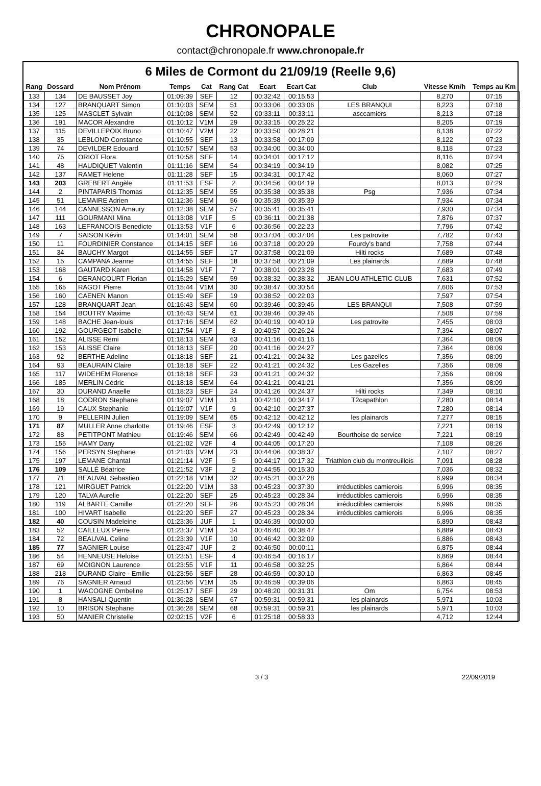CHRONOPALE
contact@chronopale.fr www.chronopale.fr
6 Miles de Cormont du 21/09/19 (Reelle 9,6)
| Rang | Dossard | Nom Prénom | Temps | Cat | Rang Cat | Ecart | Ecart Cat | Club | Vitesse Km/h | Temps au Km |
| --- | --- | --- | --- | --- | --- | --- | --- | --- | --- | --- |
| 133 | 134 | DE BAUSSET Joy | 01:09:39 | SEF | 12 | 00:32:42 | 00:15:53 | | 8,270 | 07:15 |
| 134 | 127 | BRANQUART Simon | 01:10:03 | SEM | 51 | 00:33:06 | 00:33:06 | LES BRANQUI | 8,223 | 07:18 |
| 135 | 125 | MASCLET Sylvain | 01:10:08 | SEM | 52 | 00:33:11 | 00:33:11 | asccamiers | 8,213 | 07:18 |
| 136 | 191 | MACOR Alexandre | 01:10:12 | V1M | 29 | 00:33:15 | 00:25:22 | | 8,205 | 07:19 |
| 137 | 115 | DEVILLEPOIX Bruno | 01:10:47 | V2M | 22 | 00:33:50 | 00:28:21 | | 8,138 | 07:22 |
| 138 | 35 | LEBLOND Constance | 01:10:55 | SEF | 13 | 00:33:58 | 00:17:09 | | 8,122 | 07:23 |
| 139 | 74 | DEVILDER Edouard | 01:10:57 | SEM | 53 | 00:34:00 | 00:34:00 | | 8,118 | 07:23 |
| 140 | 75 | ORIOT Flora | 01:10:58 | SEF | 14 | 00:34:01 | 00:17:12 | | 8,116 | 07:24 |
| 141 | 48 | HAUDIQUET Valentin | 01:11:16 | SEM | 54 | 00:34:19 | 00:34:19 | | 8,082 | 07:25 |
| 142 | 137 | RAMET Helene | 01:11:28 | SEF | 15 | 00:34:31 | 00:17:42 | | 8,060 | 07:27 |
| 143 | 203 | GREBERT Angèle | 01:11:53 | ESF | 2 | 00:34:56 | 00:04:19 | | 8,013 | 07:29 |
| 144 | 2 | PINTAPARIS Thomas | 01:12:35 | SEM | 55 | 00:35:38 | 00:35:38 | Psg | 7,936 | 07:34 |
| 145 | 51 | LEMAIRE Adrien | 01:12:36 | SEM | 56 | 00:35:39 | 00:35:39 | | 7,934 | 07:34 |
| 146 | 144 | CANNESSON Amaury | 01:12:38 | SEM | 57 | 00:35:41 | 00:35:41 | | 7,930 | 07:34 |
| 147 | 111 | GOURMANI Mina | 01:13:08 | V1F | 5 | 00:36:11 | 00:21:38 | | 7,876 | 07:37 |
| 148 | 163 | LEFRANCOIS Benedicte | 01:13:53 | V1F | 6 | 00:36:56 | 00:22:23 | | 7,796 | 07:42 |
| 149 | 7 | SAISON Kévin | 01:14:01 | SEM | 58 | 00:37:04 | 00:37:04 | Les patrovite | 7,782 | 07:43 |
| 150 | 11 | FOURDINIER Constance | 01:14:15 | SEF | 16 | 00:37:18 | 00:20:29 | Fourdy's band | 7,758 | 07:44 |
| 151 | 34 | BAUCHY Margot | 01:14:55 | SEF | 17 | 00:37:58 | 00:21:09 | Hilti rocks | 7,689 | 07:48 |
| 152 | 15 | CAMPANA Jeanne | 01:14:55 | SEF | 18 | 00:37:58 | 00:21:09 | Les plainards | 7,689 | 07:48 |
| 153 | 168 | GAUTARD Karen | 01:14:58 | V1F | 7 | 00:38:01 | 00:23:28 | | 7,683 | 07:49 |
| 154 | 6 | DERANCOURT Florian | 01:15:29 | SEM | 59 | 00:38:32 | 00:38:32 | JEAN LOU ATHLETIC CLUB | 7,631 | 07:52 |
| 155 | 165 | RAGOT Pierre | 01:15:44 | V1M | 30 | 00:38:47 | 00:30:54 | | 7,606 | 07:53 |
| 156 | 160 | CAENEN Manon | 01:15:49 | SEF | 19 | 00:38:52 | 00:22:03 | | 7,597 | 07:54 |
| 157 | 128 | BRANQUART Jean | 01:16:43 | SEM | 60 | 00:39:46 | 00:39:46 | LES BRANQUI | 7,508 | 07:59 |
| 158 | 154 | BOUTRY Maxime | 01:16:43 | SEM | 61 | 00:39:46 | 00:39:46 | | 7,508 | 07:59 |
| 159 | 148 | BACHE Jean-louis | 01:17:16 | SEM | 62 | 00:40:19 | 00:40:19 | Les patrovite | 7,455 | 08:03 |
| 160 | 192 | GOURGEOT Isabelle | 01:17:54 | V1F | 8 | 00:40:57 | 00:26:24 | | 7,394 | 08:07 |
| 161 | 152 | ALISSE Remi | 01:18:13 | SEM | 63 | 00:41:16 | 00:41:16 | | 7,364 | 08:09 |
| 162 | 153 | ALISSE Claire | 01:18:13 | SEF | 20 | 00:41:16 | 00:24:27 | | 7,364 | 08:09 |
| 163 | 92 | BERTHE Adeline | 01:18:18 | SEF | 21 | 00:41:21 | 00:24:32 | Les gazelles | 7,356 | 08:09 |
| 164 | 93 | BEAURAIN Claire | 01:18:18 | SEF | 22 | 00:41:21 | 00:24:32 | Les Gazelles | 7,356 | 08:09 |
| 165 | 117 | WIDEHEM Florence | 01:18:18 | SEF | 23 | 00:41:21 | 00:24:32 | | 7,356 | 08:09 |
| 166 | 185 | MERLIN Cédric | 01:18:18 | SEM | 64 | 00:41:21 | 00:41:21 | | 7,356 | 08:09 |
| 167 | 30 | DURAND Anaelle | 01:18:23 | SEF | 24 | 00:41:26 | 00:24:37 | Hilti rocks | 7,349 | 08:10 |
| 168 | 18 | CODRON Stephane | 01:19:07 | V1M | 31 | 00:42:10 | 00:34:17 | T2capathlon | 7,280 | 08:14 |
| 169 | 19 | CAUX Stephanie | 01:19:07 | V1F | 9 | 00:42:10 | 00:27:37 | | 7,280 | 08:14 |
| 170 | 9 | PELLERIN Julien | 01:19:09 | SEM | 65 | 00:42:12 | 00:42:12 | les plainards | 7,277 | 08:15 |
| 171 | 87 | MULLER Anne charlotte | 01:19:46 | ESF | 3 | 00:42:49 | 00:12:12 | | 7,221 | 08:19 |
| 172 | 88 | PETITPONT Mathieu | 01:19:46 | SEM | 66 | 00:42:49 | 00:42:49 | Bourthoise de service | 7,221 | 08:19 |
| 173 | 155 | HAMY Dany | 01:21:02 | V2F | 4 | 00:44:05 | 00:17:20 | | 7,108 | 08:26 |
| 174 | 156 | PERSYN Stephane | 01:21:03 | V2M | 23 | 00:44:06 | 00:38:37 | | 7,107 | 08:27 |
| 175 | 197 | LEMANE Chantal | 01:21:14 | V2F | 5 | 00:44:17 | 00:17:32 | Triathlon club du montreuillois | 7,091 | 08:28 |
| 176 | 109 | SALLÉ Béatrice | 01:21:52 | V3F | 2 | 00:44:55 | 00:15:30 | | 7,036 | 08:32 |
| 177 | 71 | BEAUVAL Sebastien | 01:22:18 | V1M | 32 | 00:45:21 | 00:37:28 | | 6,999 | 08:34 |
| 178 | 121 | MIRGUET Patrick | 01:22:20 | V1M | 33 | 00:45:23 | 00:37:30 | irréductibles camierois | 6,996 | 08:35 |
| 179 | 120 | TALVA Aurelie | 01:22:20 | SEF | 25 | 00:45:23 | 00:28:34 | irréductibles camierois | 6,996 | 08:35 |
| 180 | 119 | ALBARTE Camille | 01:22:20 | SEF | 26 | 00:45:23 | 00:28:34 | irréductibles camierois | 6,996 | 08:35 |
| 181 | 100 | HIVART Isabelle | 01:22:20 | SEF | 27 | 00:45:23 | 00:28:34 | irréductibles camierois | 6,996 | 08:35 |
| 182 | 40 | COUSIN Madeleine | 01:23:36 | JUF | 1 | 00:46:39 | 00:00:00 | | 6,890 | 08:43 |
| 183 | 52 | CAILLEUX Pierre | 01:23:37 | V1M | 34 | 00:46:40 | 00:38:47 | | 6,889 | 08:43 |
| 184 | 72 | BEAUVAL Celine | 01:23:39 | V1F | 10 | 00:46:42 | 00:32:09 | | 6,886 | 08:43 |
| 185 | 77 | SAGNIER Louise | 01:23:47 | JUF | 2 | 00:46:50 | 00:00:11 | | 6,875 | 08:44 |
| 186 | 54 | HENNEUSE Heloise | 01:23:51 | ESF | 4 | 00:46:54 | 00:16:17 | | 6,869 | 08:44 |
| 187 | 69 | MOIGNON Laurence | 01:23:55 | V1F | 11 | 00:46:58 | 00:32:25 | | 6,864 | 08:44 |
| 188 | 218 | DURAND Claire - Emilie | 01:23:56 | SEF | 28 | 00:46:59 | 00:30:10 | | 6,863 | 08:45 |
| 189 | 76 | SAGNIER Arnaud | 01:23:56 | V1M | 35 | 00:46:59 | 00:39:06 | | 6,863 | 08:45 |
| 190 | 1 | WACOGNE Ombeline | 01:25:17 | SEF | 29 | 00:48:20 | 00:31:31 | Om | 6,754 | 08:53 |
| 191 | 8 | HANSALI Quentin | 01:36:28 | SEM | 67 | 00:59:31 | 00:59:31 | les plainards | 5,971 | 10:03 |
| 192 | 10 | BRISON Stephane | 01:36:28 | SEM | 68 | 00:59:31 | 00:59:31 | les plainards | 5,971 | 10:03 |
| 193 | 50 | MANIER Christelle | 02:02:15 | V2F | 6 | 01:25:18 | 00:58:33 | | 4,712 | 12:44 |
3 / 3 22/09/2019